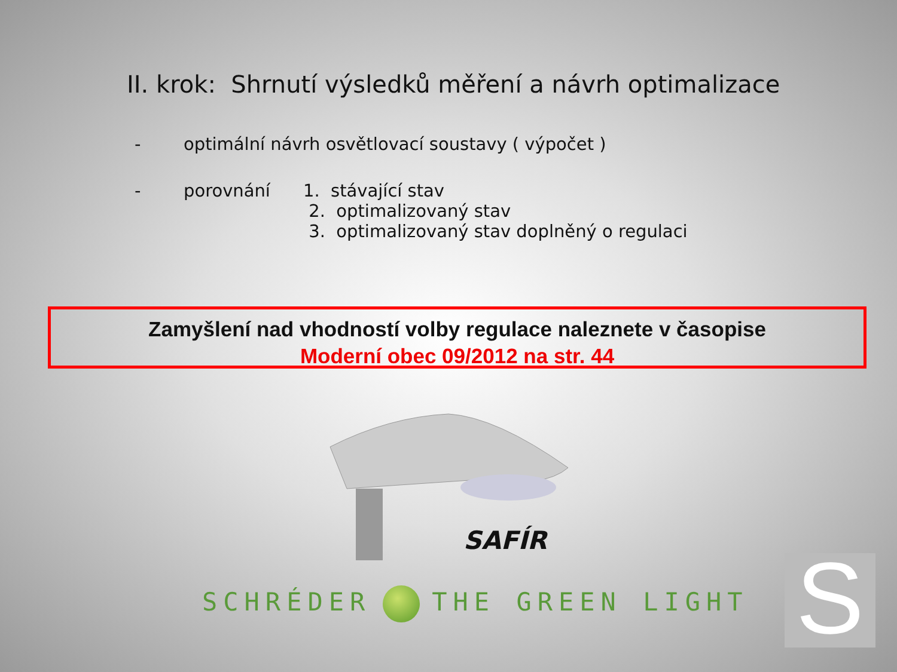II. krok: Shrnutí výsledků měření a návrh optimalizace
- optimální návrh osvětlovací soustavy ( výpočet )
- porovnání 1. stávající stav
2. optimalizovaný stav
3. optimalizovaný stav doplněný o regulaci
Zamyšlení nad vhodností volby regulace naleznete v časopise
Moderní obec 09/2012 na str. 44
SAFÍR
SCHRÉDER THE GREEN LIGHT S